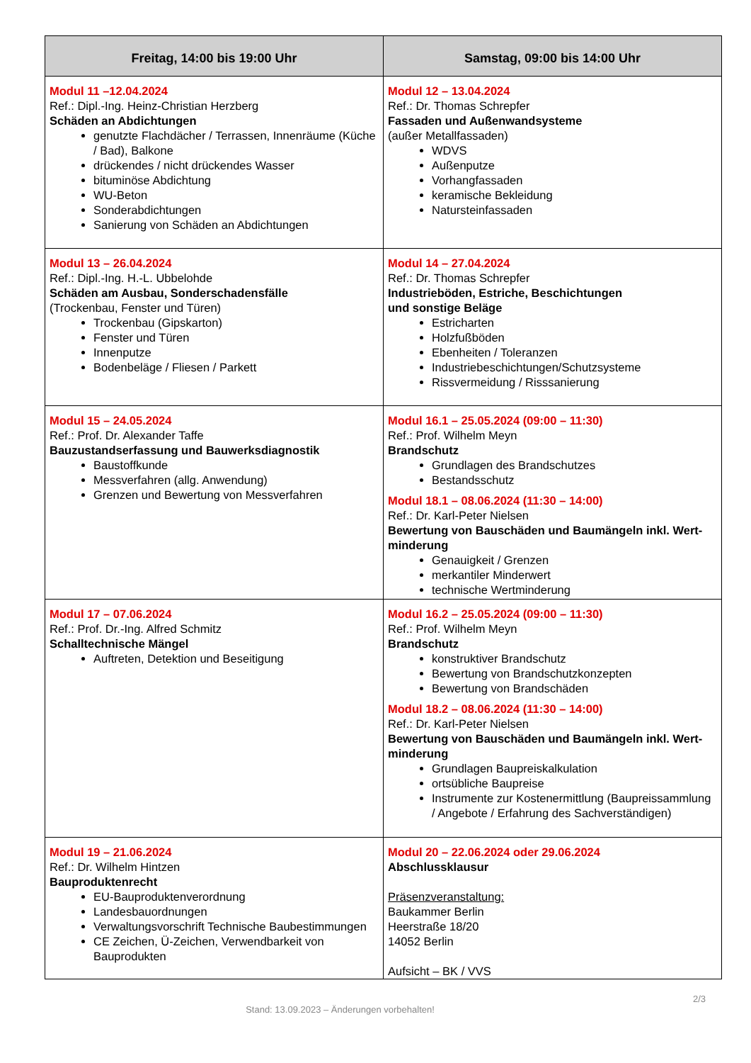| Freitag, 14:00 bis 19:00 Uhr | Samstag, 09:00 bis 14:00 Uhr |
| --- | --- |
| Modul 11 –12.04.2024 Ref.: Dipl.-Ing. Heinz-Christian Herzberg Schäden an Abdichtungen genutzte Flachdächer / Terrassen, Innenräume (Küche / Bad), Balkone drückendes / nicht drückendes Wasser bituminöse Abdichtung WU-Beton Sonderabdichtungen Sanierung von Schäden an Abdichtungen | Modul 12 – 13.04.2024 Ref.: Dr. Thomas Schrepfer Fassaden und Außenwandsysteme (außer Metallfassaden) WDVS Außenputze Vorhangfassaden keramische Bekleidung Natursteinfassaden |
| Modul 13 – 26.04.2024 Ref.: Dipl.-Ing. H.-L. Ubbelohde Schäden am Ausbau, Sonderschadensfälle (Trockenbau, Fenster und Türen) Trockenbau (Gipskarton) Fenster und Türen Innenputze Bodenbeläge / Fliesen / Parkett | Modul 14 – 27.04.2024 Ref.: Dr. Thomas Schrepfer Industrieböden, Estriche, Beschichtungen und sonstige Beläge Estricharten Holzfußböden Ebenheiten / Toleranzen Industriebeschichtungen/Schutzsysteme Rissvermeidung / Risssanierung |
| Modul 15 – 24.05.2024 Ref.: Prof. Dr. Alexander Taffe Bauzustandserfassung und Bauwerksdiagnostik Baustoffkunde Messverfahren (allg. Anwendung) Grenzen und Bewertung von Messverfahren | Modul 16.1 – 25.05.2024 (09:00 – 11:30) Ref.: Prof. Wilhelm Meyn Brandschutz Grundlagen des Brandschutzes Bestandsschutz Modul 18.1 – 08.06.2024 (11:30 – 14:00) Ref.: Dr. Karl-Peter Nielsen Bewertung von Bauschäden und Baumängeln inkl. Wert-minderung Genauigkeit / Grenzen merkantiler Minderwert technische Wertminderung |
| Modul 17 – 07.06.2024 Ref.: Prof. Dr.-Ing. Alfred Schmitz Schalltechnische Mängel Auftreten, Detektion und Beseitigung | Modul 16.2 – 25.05.2024 (09:00 – 11:30) Ref.: Prof. Wilhelm Meyn Brandschutz konstruktiver Brandschutz Bewertung von Brandschutzkonzepten Bewertung von Brandschäden Modul 18.2 – 08.06.2024 (11:30 – 14:00) Ref.: Dr. Karl-Peter Nielsen Bewertung von Bauschäden und Baumängeln inkl. Wert-minderung Grundlagen Baupreiskalkulation ortsübliche Baupreise Instrumente zur Kostenermittlung (Baupreissammlung / Angebote / Erfahrung des Sachverständigen) |
| Modul 19 – 21.06.2024 Ref.: Dr. Wilhelm Hintzen Bauproduktenrecht EU-Bauproduktenverordnung Landesbauordnungen Verwaltungsvorschrift Technische Baubestimmungen CE Zeichen, Ü-Zeichen, Verwendbarkeit von Bauprodukten | Modul 20 – 22.06.2024 oder 29.06.2024 Abschlussklausur Präsenzveranstaltung: Baukammer Berlin Heerstraße 18/20 14052 Berlin Aufsicht – BK / VVS |
2/3
Stand: 13.09.2023 – Änderungen vorbehalten!